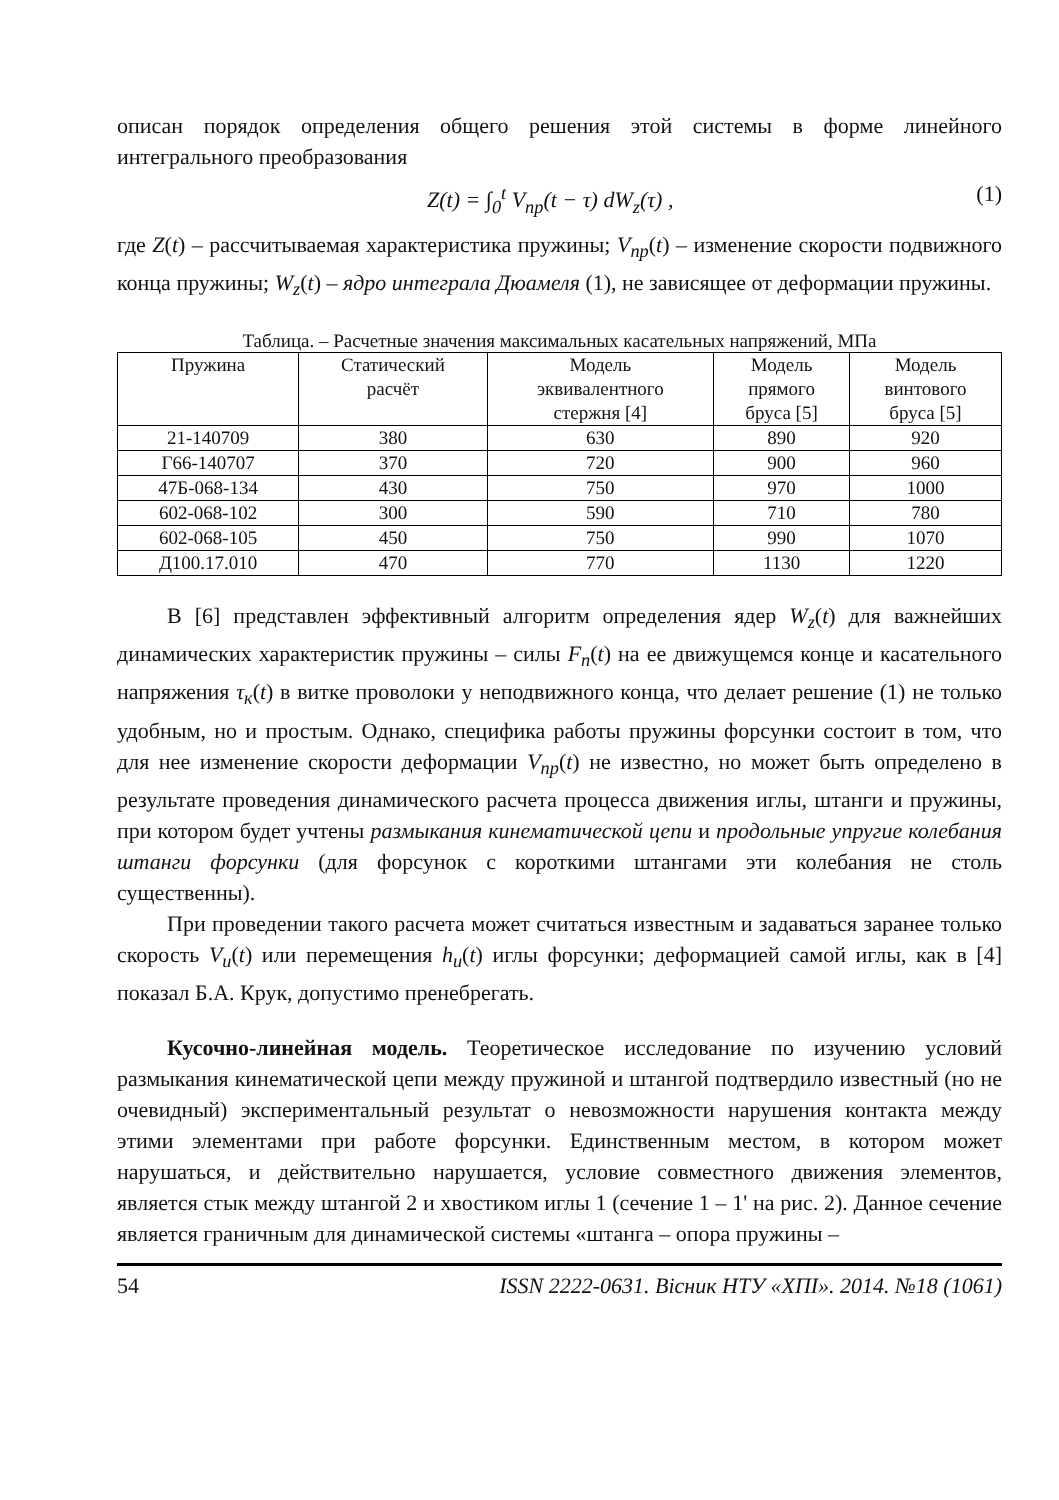описан порядок определения общего решения этой системы в форме линейного интегрального преобразования
Z(t) = ∫<sub>0</sub><sup>t</sup> V<sub>пр</sub>(t − τ) dW<sub>z</sub>(τ) , (1)
где Z(t) – рассчитываемая характеристика пружины; V<sub>пр</sub>(t) – изменение скорости подвижного конца пружины; W<sub>z</sub>(t) – ядро интеграла Дюамеля (1), не зависящее от деформации пружины.
Таблица. – Расчетные значения максимальных касательных напряжений, МПа
| Пружина | Статический расчёт | Модель эквивалентного стержня [4] | Модель прямого бруса [5] | Модель винтового бруса [5] |
| --- | --- | --- | --- | --- |
| 21-140709 | 380 | 630 | 890 | 920 |
| Г66-140707 | 370 | 720 | 900 | 960 |
| 47Б-068-134 | 430 | 750 | 970 | 1000 |
| 602-068-102 | 300 | 590 | 710 | 780 |
| 602-068-105 | 450 | 750 | 990 | 1070 |
| Д100.17.010 | 470 | 770 | 1130 | 1220 |
В [6] представлен эффективный алгоритм определения ядер W<sub>z</sub>(t) для важнейших динамических характеристик пружины – силы F<sub>n</sub>(t) на ее движущемся конце и касательного напряжения τ<sub>к</sub>(t) в витке проволоки у неподвижного конца, что делает решение (1) не только удобным, но и простым. Однако, специфика работы пружины форсунки состоит в том, что для нее изменение скорости деформации V<sub>пр</sub>(t) не известно, но может быть определено в результате проведения динамического расчета процесса движения иглы, штанги и пружины, при котором будет учтены размыкания кинематической цепи и продольные упругие колебания штанги форсунки (для форсунок с короткими штангами эти колебания не столь существенны).
При проведении такого расчета может считаться известным и задаваться заранее только скорость V<sub>u</sub>(t) или перемещения h<sub>u</sub>(t) иглы форсунки; деформацией самой иглы, как в [4] показал Б.А. Крук, допустимо пренебрегать.
Кусочно-линейная модель. Теоретическое исследование по изучению условий размыкания кинематической цепи между пружиной и штангой подтвердило известный (но не очевидный) экспериментальный результат о невозможности нарушения контакта между этими элементами при работе форсунки. Единственным местом, в котором может нарушаться, и действительно нарушается, условие совместного движения элементов, является стык между штангой 2 и хвостиком иглы 1 (сечение 1 – 1' на рис. 2). Данное сечение является граничным для динамической системы «штанга – опора пружины –
54 ISSN 2222-0631. Вісник НТУ «ХПІ». 2014. №18 (1061)